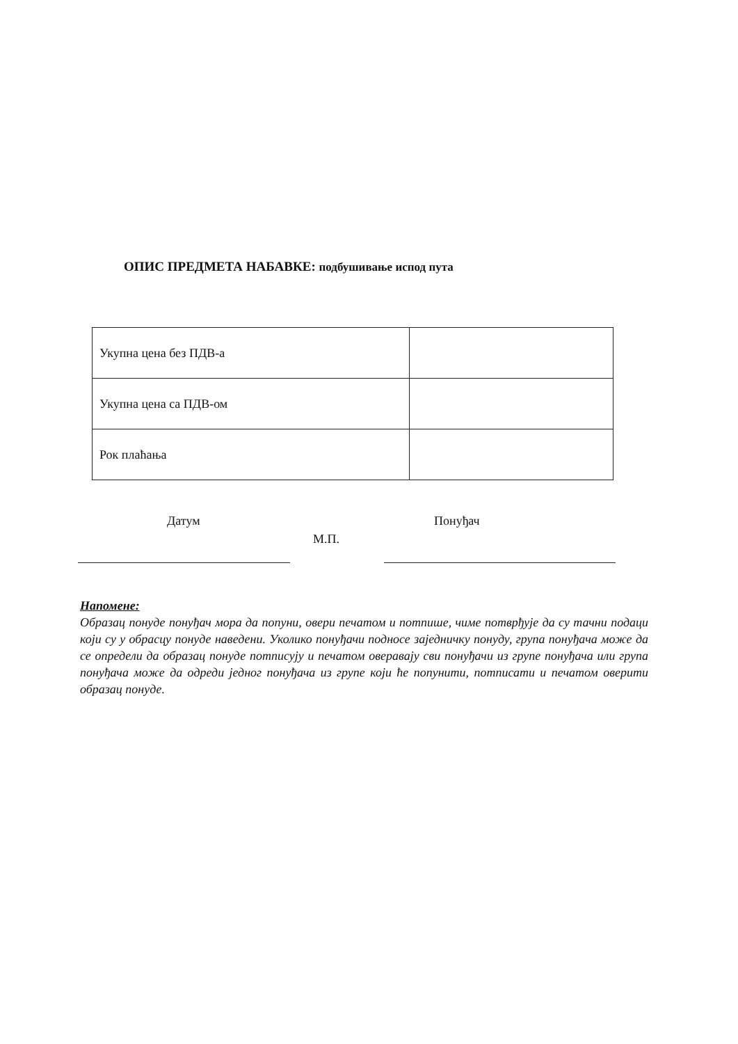ОПИС ПРЕДМЕТА НАБАВКЕ: подбушивање испод пута
| Укупна цена без ПДВ-а | |
| Укупна цена са ПДВ-ом | |
| Рок плаћања | |
Датум Понуђач
М.П.
Напомене:
Образац понуде понуђач мора да попуни, овери печатом и потпише, чиме потврђује да су тачни подаци који су у обрасцу понуде наведени. Уколико понуђачи подносе заједничку понуду, група понуђача може да се определи да образац понуде потписују и печатом оверавају сви понуђачи из групе понуђача или група понуђача може да одреди једног понуђача из групе који ће попунити, потписати и печатом оверити образац понуде.